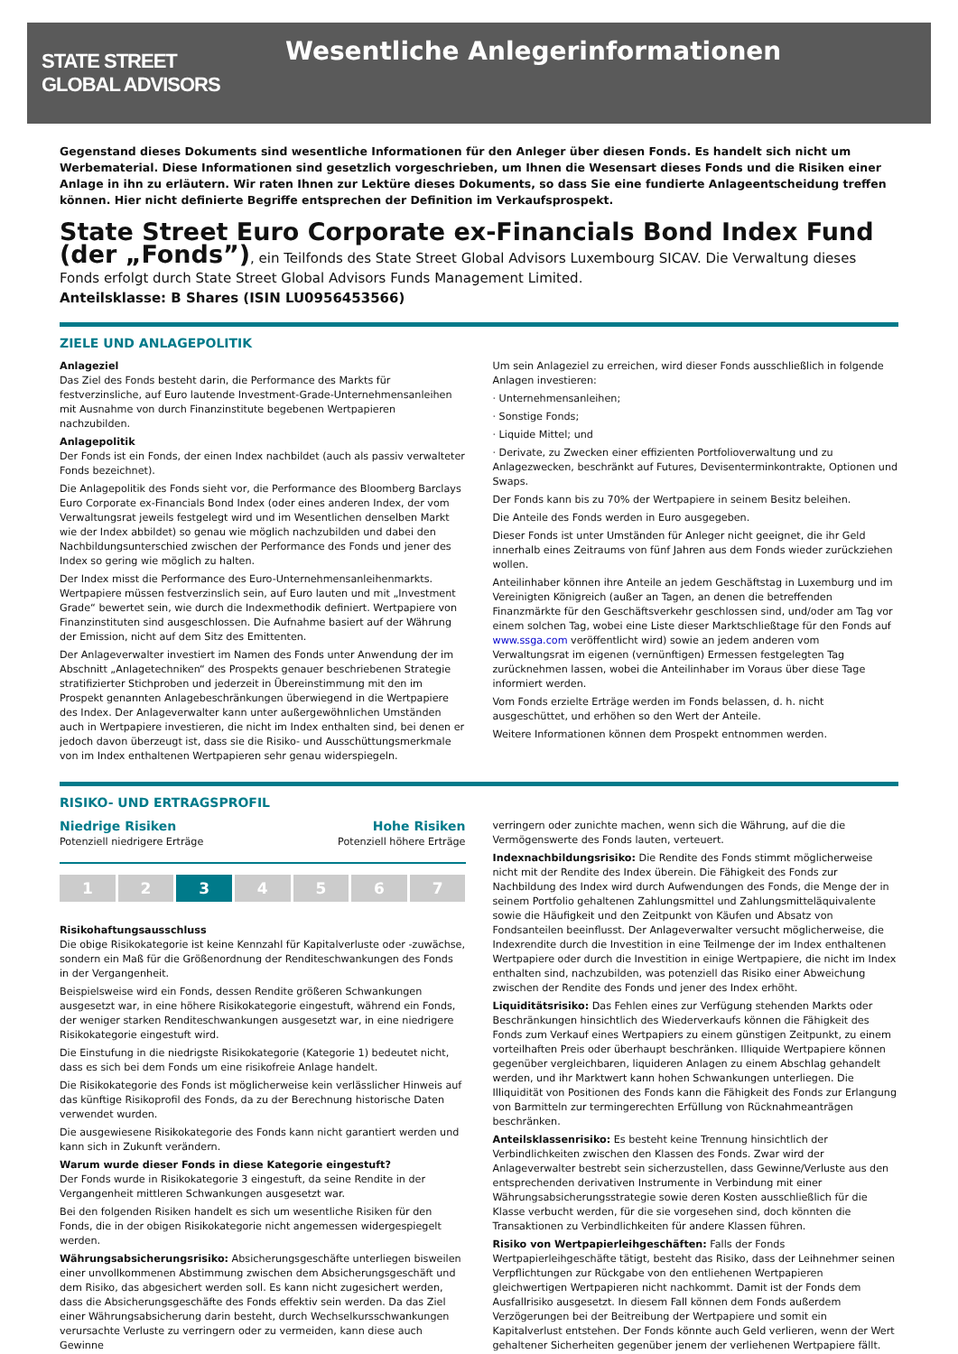STATE STREET
GLOBAL ADVISORS
Wesentliche Anlegerinformationen
Gegenstand dieses Dokuments sind wesentliche Informationen für den Anleger über diesen Fonds. Es handelt sich nicht um Werbematerial. Diese Informationen sind gesetzlich vorgeschrieben, um Ihnen die Wesensart dieses Fonds und die Risiken einer Anlage in ihn zu erläutern. Wir raten Ihnen zur Lektüre dieses Dokuments, so dass Sie eine fundierte Anlageentscheidung treffen können. Hier nicht definierte Begriffe entsprechen der Definition im Verkaufsprospekt.
State Street Euro Corporate ex-Financials Bond Index Fund
(der „Fonds”), ein Teilfonds des State Street Global Advisors Luxembourg SICAV. Die Verwaltung dieses Fonds erfolgt durch State Street Global Advisors Funds Management Limited.
Anteilsklasse: B Shares (ISIN LU0956453566)
ZIELE UND ANLAGEPOLITIK
Anlageziel
Das Ziel des Fonds besteht darin, die Performance des Markts für festverzinsliche, auf Euro lautende Investment-Grade-Unternehmensanleihen mit Ausnahme von durch Finanzinstitute begebenen Wertpapieren nachzubilden.
Anlagepolitik
Der Fonds ist ein Fonds, der einen Index nachbildet (auch als passiv verwalteter Fonds bezeichnet).
Die Anlagepolitik des Fonds sieht vor, die Performance des Bloomberg Barclays Euro Corporate ex-Financials Bond Index (oder eines anderen Index, der vom Verwaltungsrat jeweils festgelegt wird und im Wesentlichen denselben Markt wie der Index abbildet) so genau wie möglich nachzubilden und dabei den Nachbildungsunterschied zwischen der Performance des Fonds und jener des Index so gering wie möglich zu halten.
Der Index misst die Performance des Euro-Unternehmensanleihenmarkts. Wertpapiere müssen festverzinslich sein, auf Euro lauten und mit „Investment Grade“ bewertet sein, wie durch die Indexmethodik definiert. Wertpapiere von Finanzinstituten sind ausgeschlossen. Die Aufnahme basiert auf der Währung der Emission, nicht auf dem Sitz des Emittenten.
Der Anlageverwalter investiert im Namen des Fonds unter Anwendung der im Abschnitt „Anlagetechniken“ des Prospekts genauer beschriebenen Strategie stratifizierter Stichproben und jederzeit in Übereinstimmung mit den im Prospekt genannten Anlagebeschränkungen überwiegend in die Wertpapiere des Index. Der Anlageverwalter kann unter außergewöhnlichen Umständen auch in Wertpapiere investieren, die nicht im Index enthalten sind, bei denen er jedoch davon überzeugt ist, dass sie die Risiko- und Ausschüttungsmerkmale von im Index enthaltenen Wertpapieren sehr genau widerspiegeln.
Um sein Anlageziel zu erreichen, wird dieser Fonds ausschließlich in folgende Anlagen investieren:
· Unternehmensanleihen;
· Sonstige Fonds;
· Liquide Mittel; und
· Derivate, zu Zwecken einer effizienten Portfolioverwaltung und zu Anlagezwecken, beschränkt auf Futures, Devisenterminkontrakte, Optionen und Swaps.
Der Fonds kann bis zu 70% der Wertpapiere in seinem Besitz beleihen.
Die Anteile des Fonds werden in Euro ausgegeben.
Dieser Fonds ist unter Umständen für Anleger nicht geeignet, die ihr Geld innerhalb eines Zeitraums von fünf Jahren aus dem Fonds wieder zurückziehen wollen.
Anteilinhaber können ihre Anteile an jedem Geschäftstag in Luxemburg und im Vereinigten Königreich (außer an Tagen, an denen die betreffenden Finanzmärkte für den Geschäftsverkehr geschlossen sind, und/oder am Tag vor einem solchen Tag, wobei eine Liste dieser Marktschließtage für den Fonds auf www.ssga.com veröffentlicht wird) sowie an jedem anderen vom Verwaltungsrat im eigenen (vernünftigen) Ermessen festgelegten Tag zurücknehmen lassen, wobei die Anteilinhaber im Voraus über diese Tage informiert werden.
Vom Fonds erzielte Erträge werden im Fonds belassen, d. h. nicht ausgeschüttet, und erhöhen so den Wert der Anteile.
Weitere Informationen können dem Prospekt entnommen werden.
RISIKO- UND ERTRAGSPROFIL
Niedrige Risiken
Potenziell niedrigere Erträge
Hohe Risiken
Potenziell höhere Erträge
1 2 3 4 5 6 7
Risikohaftungsausschluss
Die obige Risikokategorie ist keine Kennzahl für Kapitalverluste oder -zuwächse, sondern ein Maß für die Größenordnung der Renditeschwankungen des Fonds in der Vergangenheit.
Beispielsweise wird ein Fonds, dessen Rendite größeren Schwankungen ausgesetzt war, in eine höhere Risikokategorie eingestuft, während ein Fonds, der weniger starken Renditeschwankungen ausgesetzt war, in eine niedrigere Risikokategorie eingestuft wird.
Die Einstufung in die niedrigste Risikokategorie (Kategorie 1) bedeutet nicht, dass es sich bei dem Fonds um eine risikofreie Anlage handelt.
Die Risikokategorie des Fonds ist möglicherweise kein verlässlicher Hinweis auf das künftige Risikoprofil des Fonds, da zu der Berechnung historische Daten verwendet wurden.
Die ausgewiesene Risikokategorie des Fonds kann nicht garantiert werden und kann sich in Zukunft verändern.
Warum wurde dieser Fonds in diese Kategorie eingestuft?
Der Fonds wurde in Risikokategorie 3 eingestuft, da seine Rendite in der Vergangenheit mittleren Schwankungen ausgesetzt war.
Bei den folgenden Risiken handelt es sich um wesentliche Risiken für den Fonds, die in der obigen Risikokategorie nicht angemessen widergespiegelt werden.
Währungsabsicherungsrisiko: Absicherungsgeschäfte unterliegen bisweilen einer unvollkommenen Abstimmung zwischen dem Absicherungsgeschäft und dem Risiko, das abgesichert werden soll. Es kann nicht zugesichert werden, dass die Absicherungsgeschäfte des Fonds effektiv sein werden. Da das Ziel einer Währungsabsicherung darin besteht, durch Wechselkursschwankungen verursachte Verluste zu verringern oder zu vermeiden, kann diese auch Gewinne
verringern oder zunichte machen, wenn sich die Währung, auf die die Vermögenswerte des Fonds lauten, verteuert.
Indexnachbildungsrisiko: Die Rendite des Fonds stimmt möglicherweise nicht mit der Rendite des Index überein. Die Fähigkeit des Fonds zur Nachbildung des Index wird durch Aufwendungen des Fonds, die Menge der in seinem Portfolio gehaltenen Zahlungsmittel und Zahlungsmitteläquivalente sowie die Häufigkeit und den Zeitpunkt von Käufen und Absatz von Fondsanteilen beeinflusst. Der Anlageverwalter versucht möglicherweise, die Indexrendite durch die Investition in eine Teilmenge der im Index enthaltenen Wertpapiere oder durch die Investition in einige Wertpapiere, die nicht im Index enthalten sind, nachzubilden, was potenziell das Risiko einer Abweichung zwischen der Rendite des Fonds und jener des Index erhöht.
Liquiditätsrisiko: Das Fehlen eines zur Verfügung stehenden Markts oder Beschränkungen hinsichtlich des Wiederverkaufs können die Fähigkeit des Fonds zum Verkauf eines Wertpapiers zu einem günstigen Zeitpunkt, zu einem vorteilhaften Preis oder überhaupt beschränken. Illiquide Wertpapiere können gegenüber vergleichbaren, liquideren Anlagen zu einem Abschlag gehandelt werden, und ihr Marktwert kann hohen Schwankungen unterliegen. Die Illiquidität von Positionen des Fonds kann die Fähigkeit des Fonds zur Erlangung von Barmitteln zur termingerechten Erfüllung von Rücknahmeanträgen beschränken.
Anteilsklassenrisiko: Es besteht keine Trennung hinsichtlich der Verbindlichkeiten zwischen den Klassen des Fonds. Zwar wird der Anlageverwalter bestrebt sein sicherzustellen, dass Gewinne/Verluste aus den entsprechenden derivativen Instrumente in Verbindung mit einer Währungsabsicherungsstrategie sowie deren Kosten ausschließlich für die Klasse verbucht werden, für die sie vorgesehen sind, doch könnten die Transaktionen zu Verbindlichkeiten für andere Klassen führen.
Risiko von Wertpapierleihgeschäften: Falls der Fonds Wertpapierleihgeschäfte tätigt, besteht das Risiko, dass der Leihnehmer seinen Verpflichtungen zur Rückgabe von den entliehenen Wertpapieren gleichwertigen Wertpapieren nicht nachkommt. Damit ist der Fonds dem Ausfallrisiko ausgesetzt. In diesem Fall können dem Fonds außerdem Verzögerungen bei der Beitreibung der Wertpapiere und somit ein Kapitalverlust entstehen. Der Fonds könnte auch Geld verlieren, wenn der Wert gehaltener Sicherheiten gegenüber jenem der verliehenen Wertpapiere fällt.